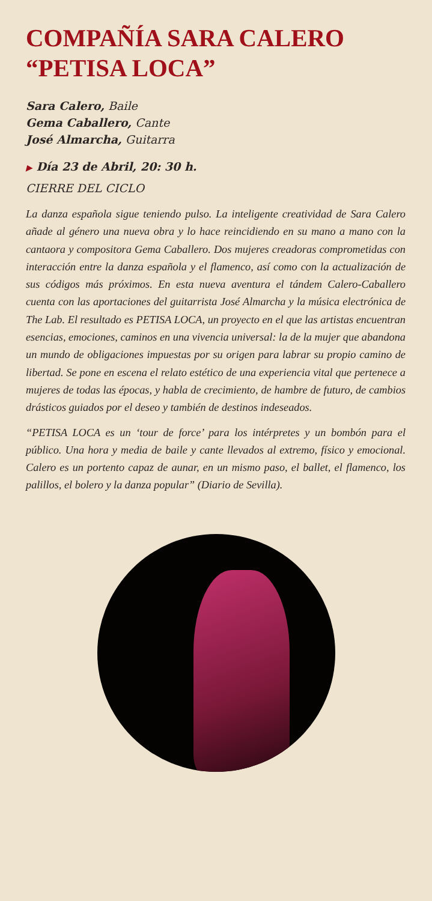COMPAÑÍA SARA CALERO
“PETISA LOCA”
Sara Calero, Baile
Gema Caballero, Cante
José Almarcha, Guitarra
▶ Día 23 de Abril, 20: 30 h.
CIERRE DEL CICLO
La danza española sigue teniendo pulso. La inteligente creatividad de Sara Calero añade al género una nueva obra y lo hace reincidiendo en su mano a mano con la cantaora y compositora Gema Caballero. Dos mujeres creadoras comprometidas con interacción entre la danza española y el flamenco, así como con la actualización de sus códigos más próximos. En esta nueva aventura el tándem Calero-Caballero cuenta con las aportaciones del guitarrista José Almarcha y la música electrónica de The Lab. El resultado es PETISA LOCA, un proyecto en el que las artistas encuentran esencias, emociones, caminos en una vivencia universal: la de la mujer que abandona un mundo de obligaciones impuestas por su origen para labrar su propio camino de libertad. Se pone en escena el relato estético de una experiencia vital que pertenece a mujeres de todas las épocas, y habla de crecimiento, de hambre de futuro, de cambios drásticos guiados por el deseo y también de destinos indeseados.
“PETISA LOCA es un ‘tour de force’ para los intérpretes y un bombón para el público. Una hora y media de baile y cante llevados al extremo, físico y emocional. Calero es un portento capaz de aunar, en un mismo paso, el ballet, el flamenco, los palillos, el bolero y la danza popular” (Diario de Sevilla).